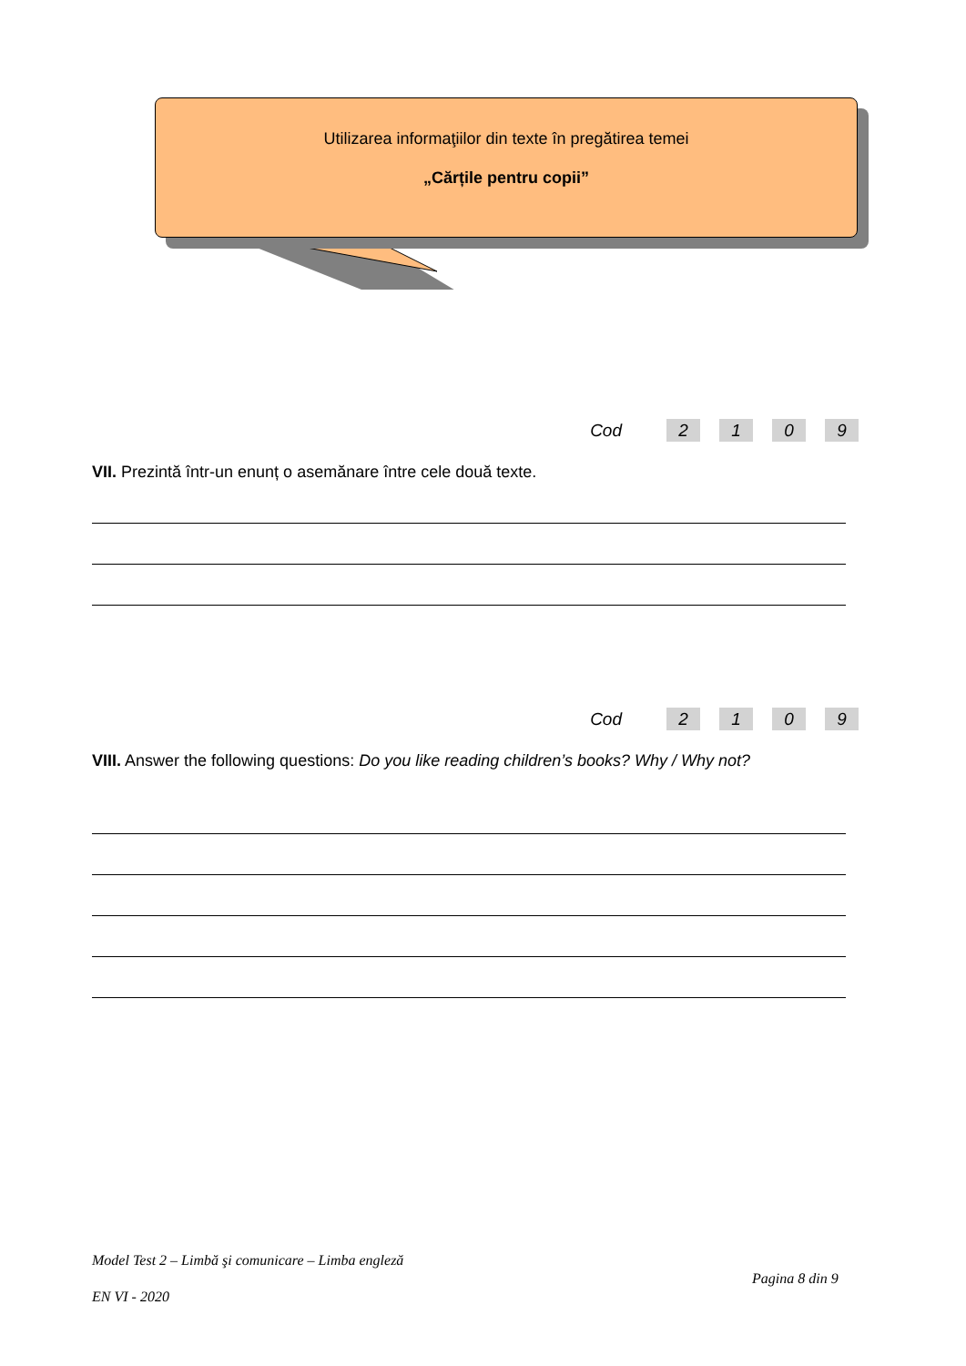Utilizarea informaţiilor din texte în pregătirea temei
„Cărțile pentru copii”
Cod 2109
VII. Prezintă într-un enunț o asemănare între cele două texte.
Cod 2109
VIII. Answer the following questions: Do you like reading children’s books? Why / Why not?
Model Test 2 – Limbă şi comunicare – Limba engleză
Pagina 8 din 9
EN VI - 2020